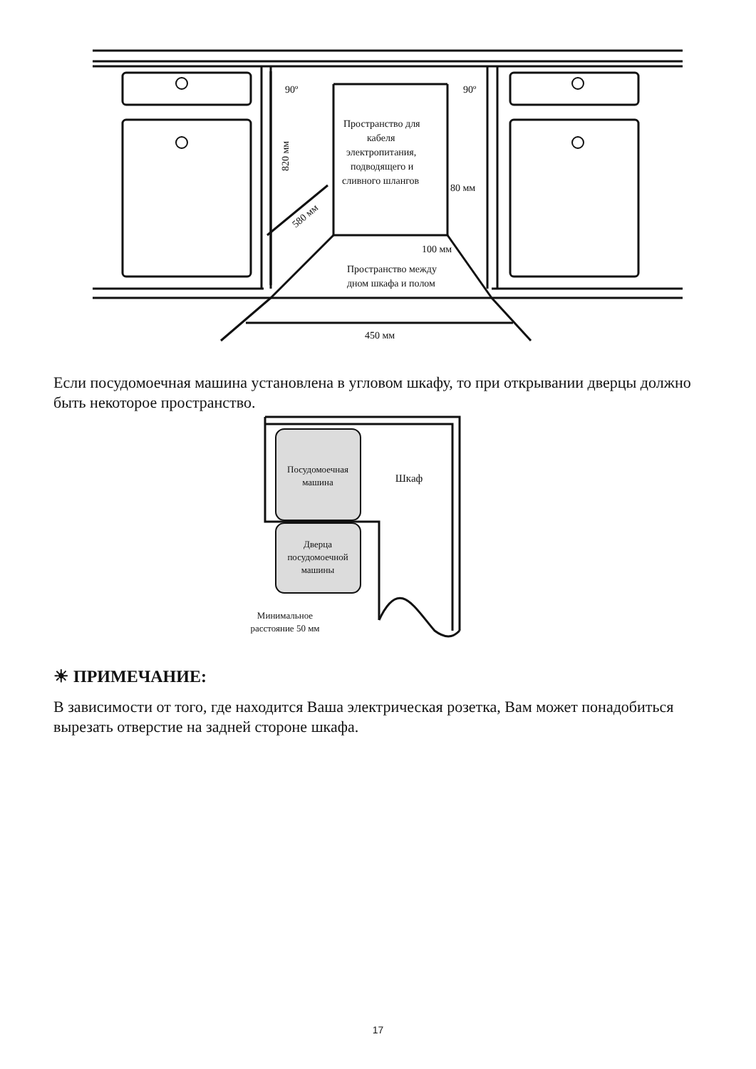90º
90º
820 мм
580 мм
Пространство для
кабеля
электропитания,
подводящего и
сливного шлангов
80 мм
100 мм
Пространство между
дном шкафа и полом
450 мм
Если посудомоечная машина установлена в угловом шкафу, то при открывании дверцы должно быть некоторое пространство.
Посудомоечная
машина
Шкаф
Дверца
посудомоечной
машины
Минимальное
расстояние 50 мм
☀ ПРИМЕЧАНИЕ:
В зависимости от того, где находится Ваша электрическая розетка, Вам может понадобиться вырезать отверстие на задней стороне шкафа.
17